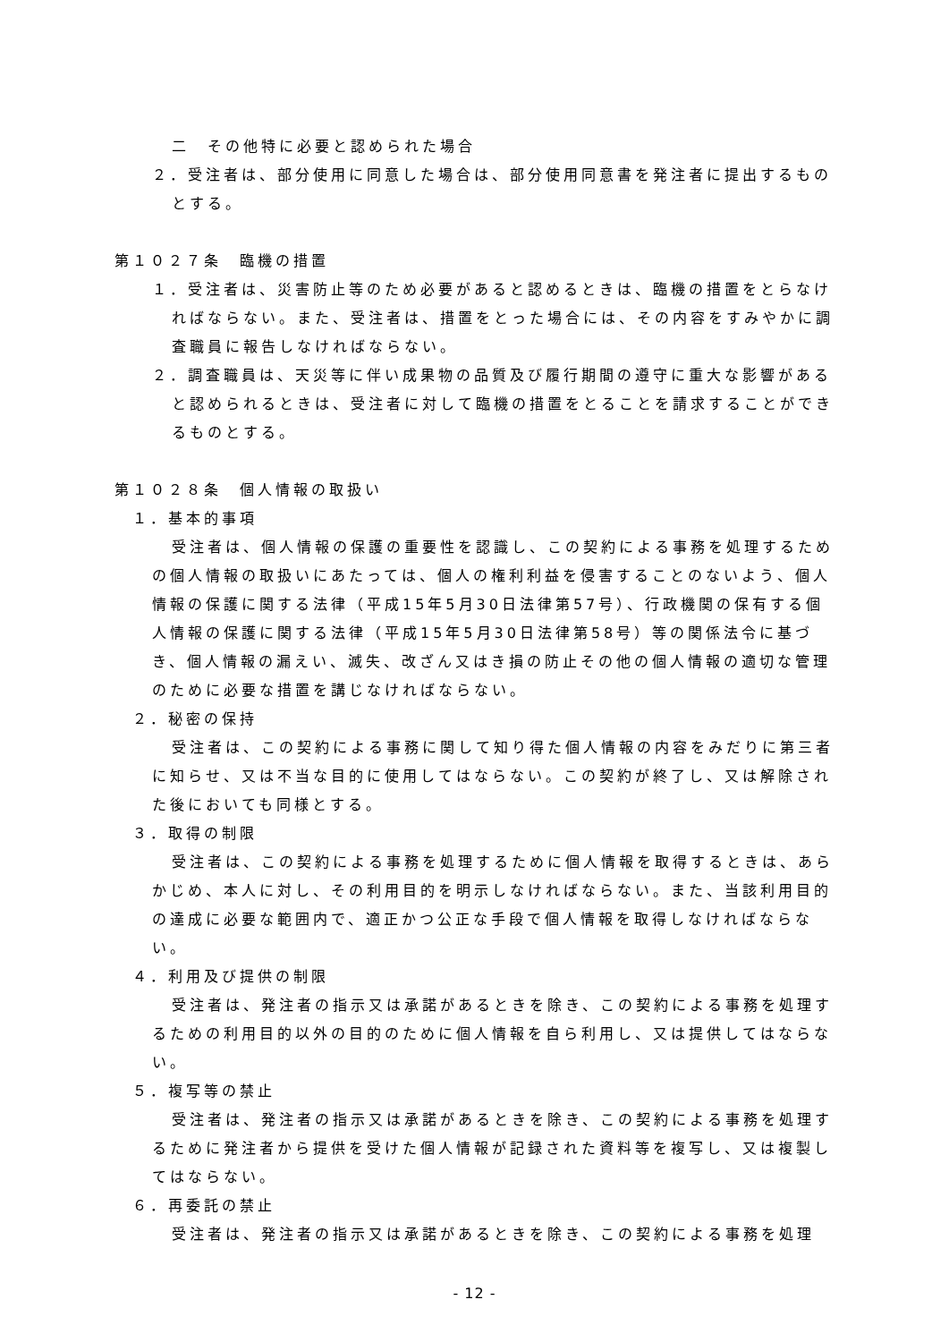二　その他特に必要と認められた場合
２．受注者は、部分使用に同意した場合は、部分使用同意書を発注者に提出するものとする。
第１０２７条　臨機の措置
１．受注者は、災害防止等のため必要があると認めるときは、臨機の措置をとらなければならない。また、受注者は、措置をとった場合には、その内容をすみやかに調査職員に報告しなければならない。
２．調査職員は、天災等に伴い成果物の品質及び履行期間の遵守に重大な影響があると認められるときは、受注者に対して臨機の措置をとることを請求することができるものとする。
第１０２８条　個人情報の取扱い
１．基本的事項
受注者は、個人情報の保護の重要性を認識し、この契約による事務を処理するための個人情報の取扱いにあたっては、個人の権利利益を侵害することのないよう、個人情報の保護に関する法律（平成15年5月30日法律第57号）、行政機関の保有する個人情報の保護に関する法律（平成15年5月30日法律第58号）等の関係法令に基づき、個人情報の漏えい、滅失、改ざん又はき損の防止その他の個人情報の適切な管理のために必要な措置を講じなければならない。
２．秘密の保持
受注者は、この契約による事務に関して知り得た個人情報の内容をみだりに第三者に知らせ、又は不当な目的に使用してはならない。この契約が終了し、又は解除された後においても同様とする。
３．取得の制限
受注者は、この契約による事務を処理するために個人情報を取得するときは、あらかじめ、本人に対し、その利用目的を明示しなければならない。また、当該利用目的の達成に必要な範囲内で、適正かつ公正な手段で個人情報を取得しなければならない。
４．利用及び提供の制限
受注者は、発注者の指示又は承諾があるときを除き、この契約による事務を処理するための利用目的以外の目的のために個人情報を自ら利用し、又は提供してはならない。
５．複写等の禁止
受注者は、発注者の指示又は承諾があるときを除き、この契約による事務を処理するために発注者から提供を受けた個人情報が記録された資料等を複写し、又は複製してはならない。
６．再委託の禁止
受注者は、発注者の指示又は承諾があるときを除き、この契約による事務を処理
- 12 -